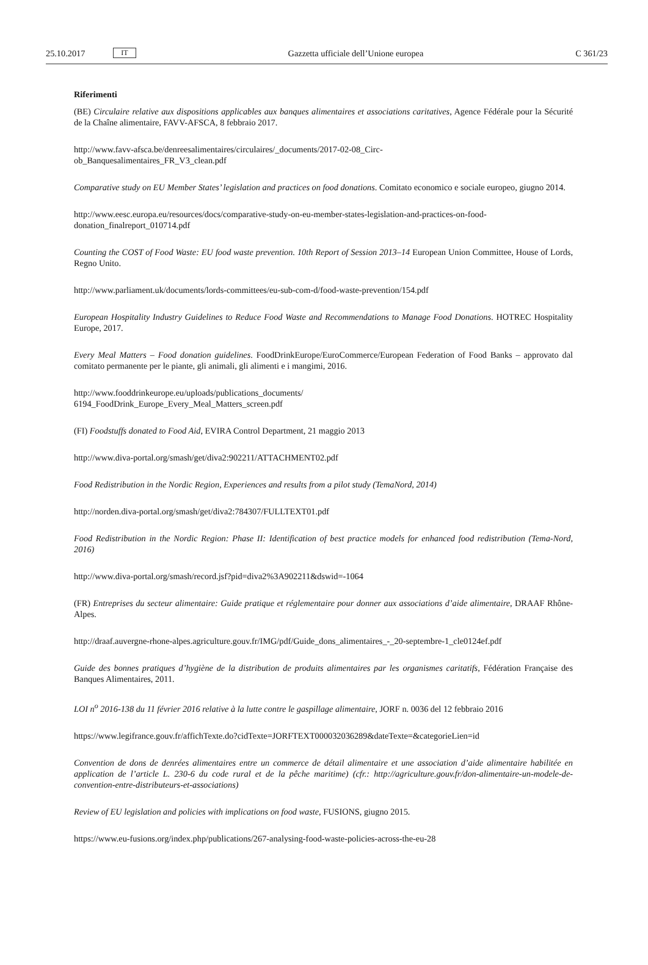25.10.2017 IT
Gazzetta ufficiale dell’Unione europea C 361/23
Riferimenti
(BE) Circulaire relative aux dispositions applicables aux banques alimentaires et associations caritatives, Agence Fédérale pour la Sécurité de la Chaîne alimentaire, FAVV-AFSCA, 8 febbraio 2017.
http://www.favv-afsca.be/denreesalimentaires/circulaires/_documents/2017-02-08_Circ-
ob_Banquesalimentaires_FR_V3_clean.pdf
Comparative study on EU Member States’ legislation and practices on food donations. Comitato economico e sociale europeo, giugno 2014.
http://www.eesc.europa.eu/resources/docs/comparative-study-on-eu-member-states-legislation-and-practices-on-food-donation_finalreport_010714.pdf
Counting the COST of Food Waste: EU food waste prevention. 10th Report of Session 2013–14 European Union Committee, House of Lords, Regno Unito.
http://www.parliament.uk/documents/lords-committees/eu-sub-com-d/food-waste-prevention/154.pdf
European Hospitality Industry Guidelines to Reduce Food Waste and Recommendations to Manage Food Donations. HOTREC Hospitality Europe, 2017.
Every Meal Matters – Food donation guidelines. FoodDrinkEurope/EuroCommerce/European Federation of Food Banks – approvato dal comitato permanente per le piante, gli animali, gli alimenti e i mangimi, 2016.
http://www.fooddrinkeurope.eu/uploads/publications_documents/
6194_FoodDrink_Europe_Every_Meal_Matters_screen.pdf
(FI) Foodstuffs donated to Food Aid, EVIRA Control Department, 21 maggio 2013
http://www.diva-portal.org/smash/get/diva2:902211/ATTACHMENT02.pdf
Food Redistribution in the Nordic Region, Experiences and results from a pilot study (TemaNord, 2014)
http://norden.diva-portal.org/smash/get/diva2:784307/FULLTEXT01.pdf
Food Redistribution in the Nordic Region: Phase II: Identification of best practice models for enhanced food redistribution (Tema-Nord, 2016)
http://www.diva-portal.org/smash/record.jsf?pid=diva2%3A902211&dswid=-1064
(FR) Entreprises du secteur alimentaire: Guide pratique et réglementaire pour donner aux associations d’aide alimentaire, DRAAF Rhône-Alpes.
http://draaf.auvergne-rhone-alpes.agriculture.gouv.fr/IMG/pdf/Guide_dons_alimentaires_-_20-septembre-1_cle0124ef.pdf
Guide des bonnes pratiques d’hygiène de la distribution de produits alimentaires par les organismes caritatifs, Fédération Française des Banques Alimentaires, 2011.
LOI n<sup>o</sup> 2016-138 du 11 février 2016 relative à la lutte contre le gaspillage alimentaire, JORF n. 0036 del 12 febbraio 2016
https://www.legifrance.gouv.fr/affichTexte.do?cidTexte=JORFTEXT000032036289&dateTexte=&categorieLien=id
Convention de dons de denrées alimentaires entre un commerce de détail alimentaire et une association d’aide alimentaire habilitée en application de l’article L. 230-6 du code rural et de la pêche maritime) (cfr.: http://agriculture.gouv.fr/don-alimentaire-un-modele-de-convention-entre-distributeurs-et-associations)
Review of EU legislation and policies with implications on food waste, FUSIONS, giugno 2015.
https://www.eu-fusions.org/index.php/publications/267-analysing-food-waste-policies-across-the-eu-28